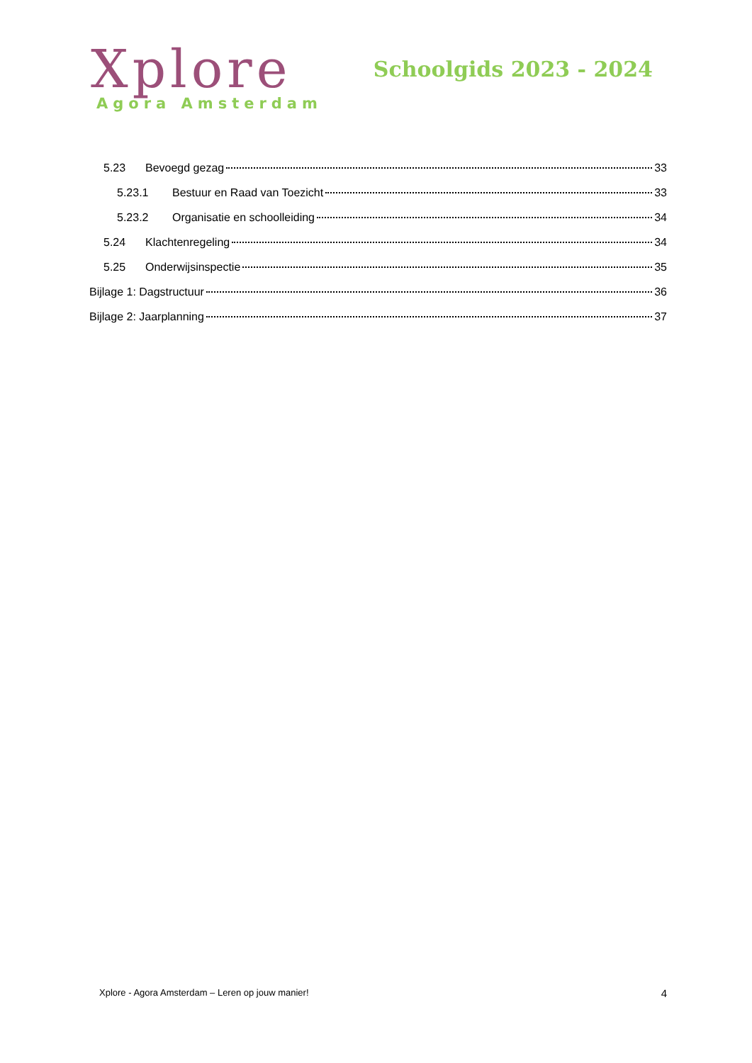Xplore
Agora Amsterdam
Schoolgids 2023 - 2024
5.23 Bevoegd gezag 33
5.23.1 Bestuur en Raad van Toezicht 33
5.23.2 Organisatie en schoolleiding 34
5.24 Klachtenregeling 34
5.25 Onderwijsinspectie 35
Bijlage 1: Dagstructuur 36
Bijlage 2: Jaarplanning 37
Xplore - Agora Amsterdam – Leren op jouw manier! 4